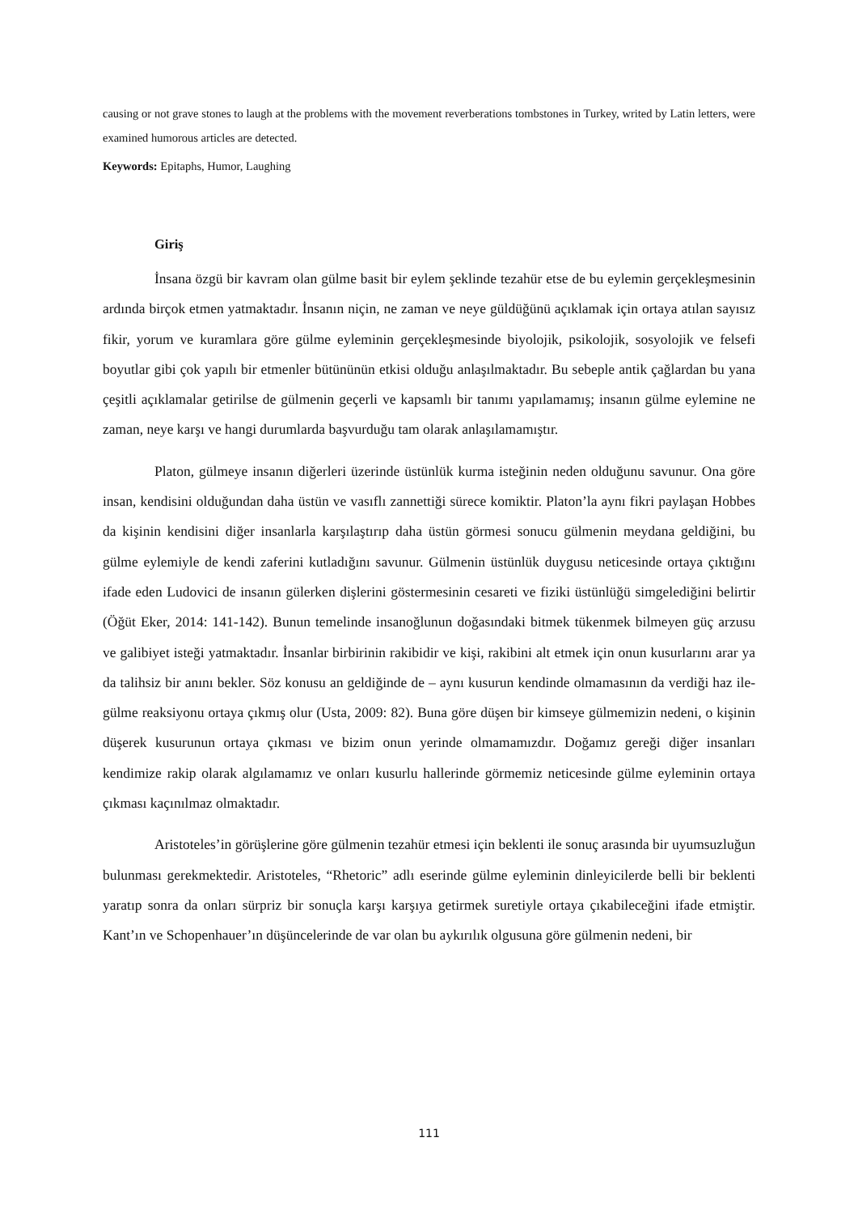causing or not grave stones to laugh at the problems with the movement reverberations tombstones in Turkey, writed by Latin letters, were examined humorous articles are detected.
Keywords: Epitaphs, Humor, Laughing
Giriş
İnsana özgü bir kavram olan gülme basit bir eylem şeklinde tezahür etse de bu eylemin gerçekleşmesinin ardında birçok etmen yatmaktadır. İnsanın niçin, ne zaman ve neye güldüğünü açıklamak için ortaya atılan sayısız fikir, yorum ve kuramlara göre gülme eyleminin gerçekleşmesinde biyolojik, psikolojik, sosyolojik ve felsefi boyutlar gibi çok yapılı bir etmenler bütününün etkisi olduğu anlaşılmaktadır. Bu sebeple antik çağlardan bu yana çeşitli açıklamalar getirilse de gülmenin geçerli ve kapsamlı bir tanımı yapılamamış; insanın gülme eylemine ne zaman, neye karşı ve hangi durumlarda başvurduğu tam olarak anlaşılamamıştır.
Platon, gülmeye insanın diğerleri üzerinde üstünlük kurma isteğinin neden olduğunu savunur. Ona göre insan, kendisini olduğundan daha üstün ve vasıflı zannettiği sürece komiktir. Platon’la aynı fikri paylaşan Hobbes da kişinin kendisini diğer insanlarla karşılaştırıp daha üstün görmesi sonucu gülmenin meydana geldiğini, bu gülme eylemiyle de kendi zaferini kutladığını savunur. Gülmenin üstünlük duygusu neticesinde ortaya çıktığını ifade eden Ludovici de insanın gülerken dişlerini göstermesinin cesareti ve fiziki üstünlüğü simgelediğini belirtir (Öğüt Eker, 2014: 141-142). Bunun temelinde insanoğlunun doğasındaki bitmek tükenmek bilmeyen güç arzusu ve galibiyet isteği yatmaktadır. İnsanlar birbirinin rakibidir ve kişi, rakibini alt etmek için onun kusurlarını arar ya da talihsiz bir anını bekler. Söz konusu an geldiğinde de – aynı kusurun kendinde olmamasının da verdiği haz ile- gülme reaksiyonu ortaya çıkmış olur (Usta, 2009: 82). Buna göre düşen bir kimseye gülmemizin nedeni, o kişinin düşerek kusurunun ortaya çıkması ve bizim onun yerinde olmamamızdır. Doğamız gereği diğer insanları kendimize rakip olarak algılamamız ve onları kusurlu hallerinde görmemiz neticesinde gülme eyleminin ortaya çıkması kaçınılmaz olmaktadır.
Aristoteles’in görüşlerine göre gülmenin tezahür etmesi için beklenti ile sonuç arasında bir uyumsuzluğun bulunması gerekmektedir. Aristoteles, “Rhetoric” adlı eserinde gülme eyleminin dinleyicilerde belli bir beklenti yaratıp sonra da onları sürpriz bir sonuçla karşı karşıya getirmek suretiyle ortaya çıkabileceğini ifade etmiştir. Kant’ın ve Schopenhauer’ın düşüncelerinde de var olan bu aykırılık olgusuna göre gülmenin nedeni, bir
111